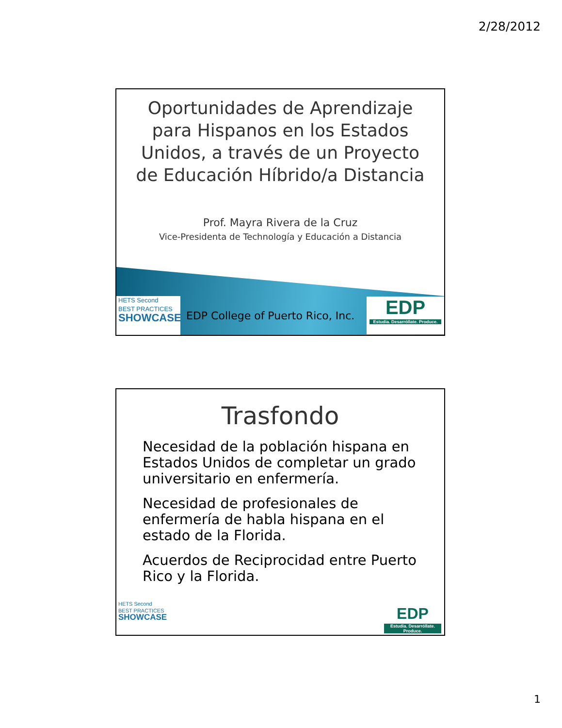2/28/2012
Oportunidades de Aprendizaje para Hispanos en los Estados Unidos, a través de un Proyecto de Educación Híbrido/a Distancia
Prof. Mayra Rivera de la Cruz
Vice-Presidenta de Technología y Educación a Distancia
HETS Second
BEST PRACTICES
SHOWCASE
EDP College of Puerto Rico, Inc.
EDP
Estudia. Desarróllate. Produce.
Trasfondo
Necesidad de la población hispana en Estados Unidos de completar un grado universitario en enfermería.
Necesidad de profesionales de enfermería de habla hispana en el estado de la Florida.
Acuerdos de Reciprocidad entre Puerto Rico y la Florida.
HETS Second
BEST PRACTICES
SHOWCASE
EDP
Estudia. Desarróllate. Produce.
1